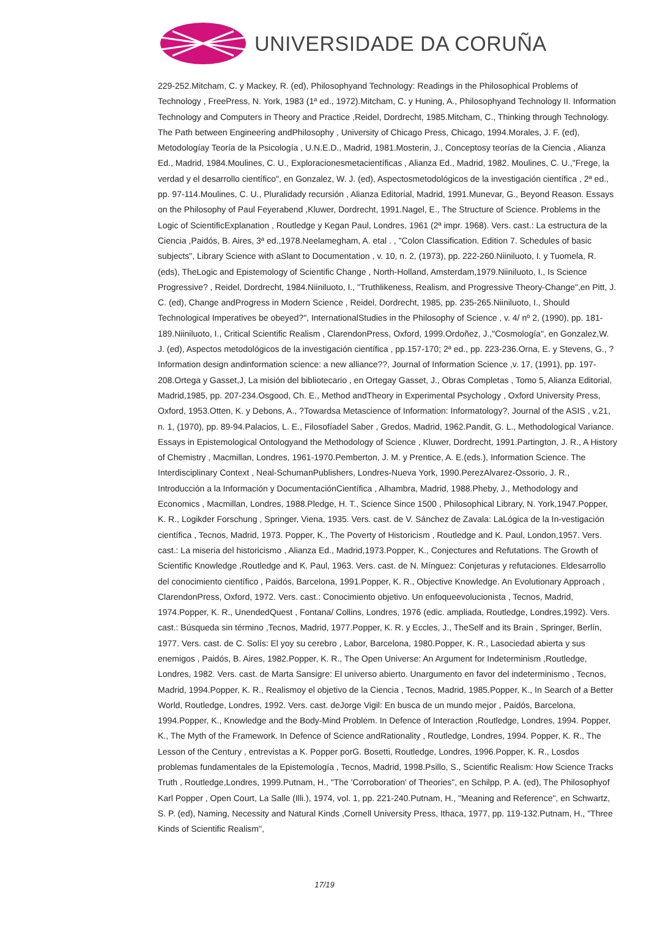UNIVERSIDADE DA CORUÑA
229-252.Mitcham, C. y Mackey, R. (ed), Philosophyand Technology: Readings in the Philosophical Problems of Technology , FreePress, N. York, 1983 (1ª ed., 1972).Mitcham, C. y Huning, A., Philosophyand Technology II. Information Technology and Computers in Theory and Practice ,Reidel, Dordrecht, 1985.Mitcham, C., Thinking through Technology. The Path between Engineering andPhilosophy , University of Chicago Press, Chicago, 1994.Morales, J. F. (ed), Metodologíay Teoría de la Psicología , U.N.E.D., Madrid, 1981.Mosterin, J., Conceptosy teorías de la Ciencia , Alianza Ed., Madrid, 1984.Moulines, C. U., Exploracionesmetacientíficas , Alianza Ed., Madrid, 1982. Moulines, C. U.,"Frege, la verdad y el desarrollo científico", en Gonzalez, W. J. (ed), Aspectosmetodológicos de la investigación científica , 2ª ed., pp. 97-114.Moulines, C. U., Pluralidady recursión , Alianza Editorial, Madrid, 1991.Munevar, G., Beyond Reason. Essays on the Philosophy of Paul Feyerabend ,Kluwer, Dordrecht, 1991.Nagel, E., The Structure of Science. Problems in the Logic of ScientificExplanation , Routledge y Kegan Paul, Londres, 1961 (2ª impr. 1968). Vers. cast.: La estructura de la Ciencia ,Paidós, B. Aires, 3ª ed.,1978.Neelamegham, A. etal . , "Colon Classification. Edition 7. Schedules of basic subjects", Library Science with aSlant to Documentation , v. 10, n. 2, (1973), pp. 222-260.Niiniluoto, I. y Tuomela, R. (eds), TheLogic and Epistemology of Scientific Change , North-Holland, Amsterdam,1979.Niiniluoto, I., Is Science Progressive? , Reidel, Dordrecht, 1984.Niiniluoto, I., "Truthlikeness, Realism, and Progressive Theory-Change",en Pitt, J. C. (ed), Change andProgress in Modern Science , Reidel, Dordrecht, 1985, pp. 235-265.Niiniluoto, I., Should Technological Imperatives be obeyed?", InternationalStudies in the Philosophy of Science , v. 4/ nº 2, (1990), pp. 181-189.Niiniluoto, I., Critical Scientific Realism , ClarendonPress, Oxford, 1999.Ordoñez, J.,"Cosmología", en Gonzalez,W. J. (ed), Aspectos metodológicos de la investigación científica , pp.157-170; 2ª ed., pp. 223-236.Orna, E. y Stevens, G., ?Information design andinformation science: a new alliance??, Journal of Information Science ,v. 17, (1991), pp. 197-208.Ortega y Gasset,J, La misión del bibliotecario , en Ortegay Gasset, J., Obras Completas , Tomo 5, Alianza Editorial, Madrid,1985, pp. 207-234.Osgood, Ch. E., Method andTheory in Experimental Psychology , Oxford University Press, Oxford, 1953.Otten, K. y Debons, A., ?Towardsa Metascience of Information: Informatology?, Journal of the ASIS , v.21, n. 1, (1970), pp. 89-94.Palacios, L. E., Filosofíadel Saber , Gredos, Madrid, 1962.Pandit, G. L., Methodological Variance. Essays in Epistemological Ontologyand the Methodology of Science , Kluwer, Dordrecht, 1991.Partington, J. R., A History of Chemistry , Macmillan, Londres, 1961-1970.Pemberton, J. M. y Prentice, A. E.(eds.), Information Science. The Interdisciplinary Context , Neal-SchumanPublishers, Londres-Nueva York, 1990.PerezAlvarez-Ossorio, J. R., Introducción a la Información y DocumentaciónCientífica , Alhambra, Madrid, 1988.Pheby, J., Methodology and Economics , Macmillan, Londres, 1988.Pledge, H. T., Science Since 1500 , Philosophical Library, N. York,1947.Popper, K. R., Logikder Forschung , Springer, Viena, 1935. Vers. cast. de V. Sánchez de Zavala: LaLógica de la In-vestigación científica , Tecnos, Madrid, 1973. Popper, K., The Poverty of Historicism , Routledge and K. Paul, London,1957. Vers. cast.: La miseria del historicismo , Alianza Ed., Madrid,1973.Popper, K., Conjectures and Refutations. The Growth of Scientific Knowledge ,Routledge and K. Paul, 1963. Vers. cast. de N. Mínguez: Conjeturas y refutaciones. Eldesarrollo del conocimiento científico , Paidós, Barcelona, 1991.Popper, K. R., Objective Knowledge. An Evolutionary Approach , ClarendonPress, Oxford, 1972. Vers. cast.: Conocimiento objetivo. Un enfoqueevolucionista , Tecnos, Madrid, 1974.Popper, K. R., UnendedQuest , Fontana/ Collins, Londres, 1976 (edic. ampliada, Routledge, Londres,1992). Vers. cast.: Búsqueda sin término ,Tecnos, Madrid, 1977.Popper, K. R. y Eccles, J., TheSelf and its Brain , Springer, Berlín, 1977. Vers. cast. de C. Solís: El yoy su cerebro , Labor, Barcelona, 1980.Popper, K. R., Lasociedad abierta y sus enemigos , Paidós, B. Aires, 1982.Popper, K. R., The Open Universe: An Argument for Indeterminism ,Routledge, Londres, 1982. Vers. cast. de Marta Sansigre: El universo abierto. Unargumento en favor del indeterminismo , Tecnos, Madrid, 1994.Popper, K. R., Realismoy el objetivo de la Ciencia , Tecnos, Madrid, 1985.Popper, K., In Search of a Better World, Routledge, Londres, 1992. Vers. cast. deJorge Vigil: En busca de un mundo mejor , Paidós, Barcelona, 1994.Popper, K., Knowledge and the Body-Mind Problem. In Defence of Interaction ,Routledge, Londres, 1994. Popper, K., The Myth of the Framework. In Defence of Science andRationality , Routledge, Londres, 1994. Popper, K. R., The Lesson of the Century , entrevistas a K. Popper porG. Bosetti, Routledge, Londres, 1996.Popper, K. R., Losdos problemas fundamentales de la Epistemología , Tecnos, Madrid, 1998.Psillo, S., Scientific Realism: How Science Tracks Truth , Routledge,Londres, 1999.Putnam, H., "The 'Corroboration' of Theories", en Schilpp, P. A. (ed), The Philosophyof Karl Popper , Open Court, La Salle (Illi.), 1974, vol. 1, pp. 221-240.Putnam, H., "Meaning and Reference", en Schwartz, S. P. (ed), Naming, Necessity and Natural Kinds ,Cornell University Press, Ithaca, 1977, pp. 119-132.Putnam, H., "Three Kinds of Scientific Realism",
17/19